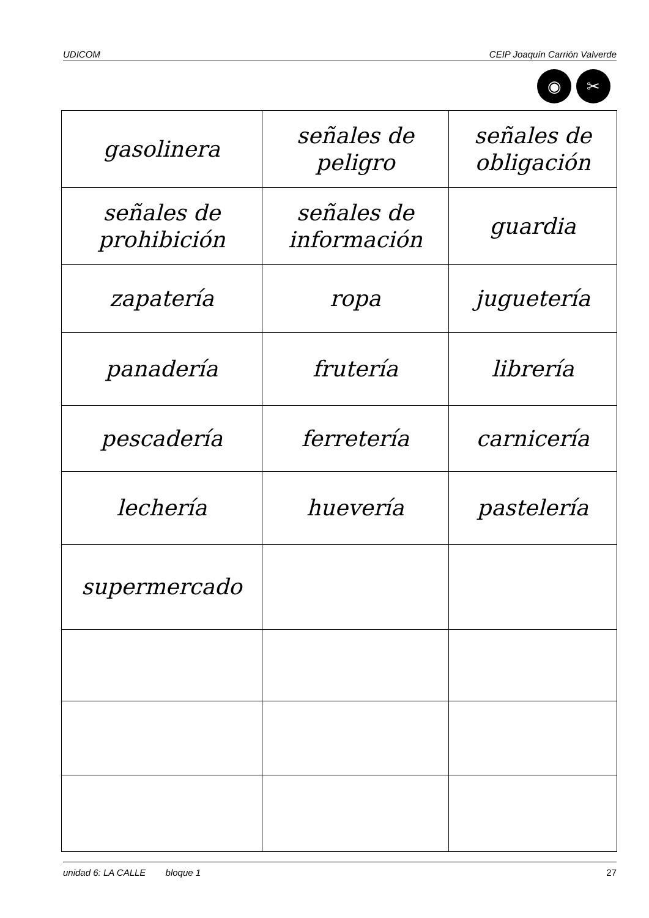UDICOM CEIP Joaquín Carrión Valverde
◉ ✂
| gasolinera | señales de peligro | señales de obligación |
| señales de prohibición | señales de información | guardia |
| zapatería | ropa | juguetería |
| panadería | frutería | librería |
| pescadería | ferretería | carnicería |
| lechería | huevería | pastelería |
| supermercado | | |
unidad 6: LA CALLE bloque 1 27